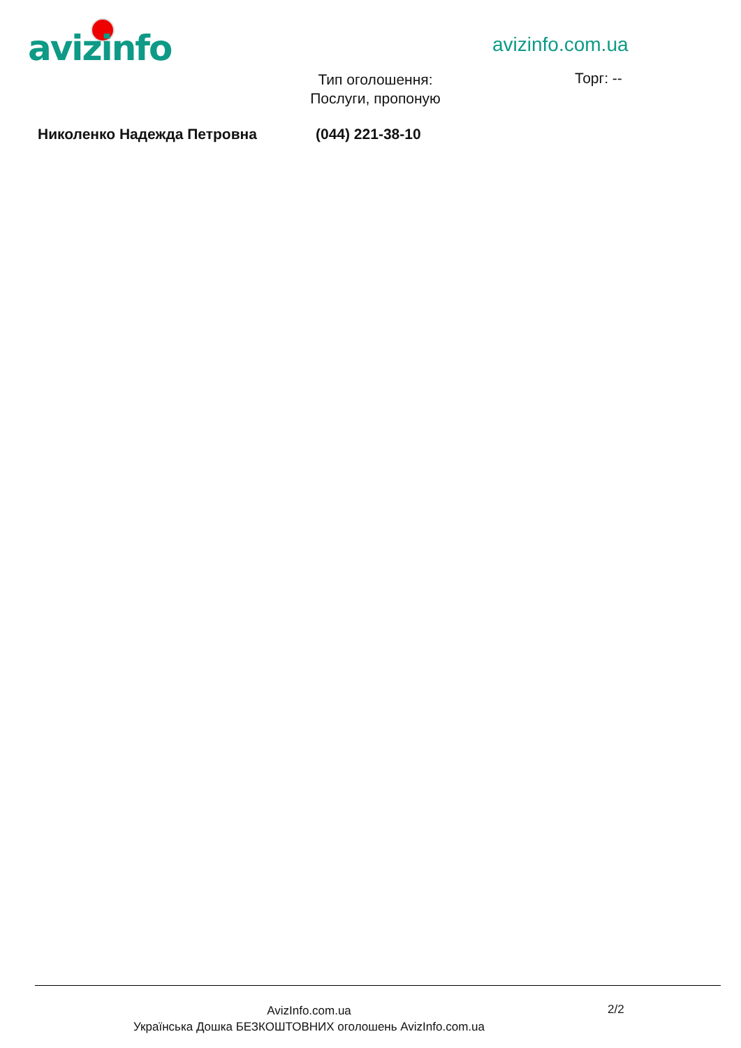avizinfo avizinfo.com.ua
Тип оголошення:
Послуги, пропоную
Торг: --
Николенко Надежда Петровна (044) 221-38-10
AvizInfo.com.ua
Українська Дошка БЕЗКОШТОВНИХ оголошень AvizInfo.com.ua
2/2